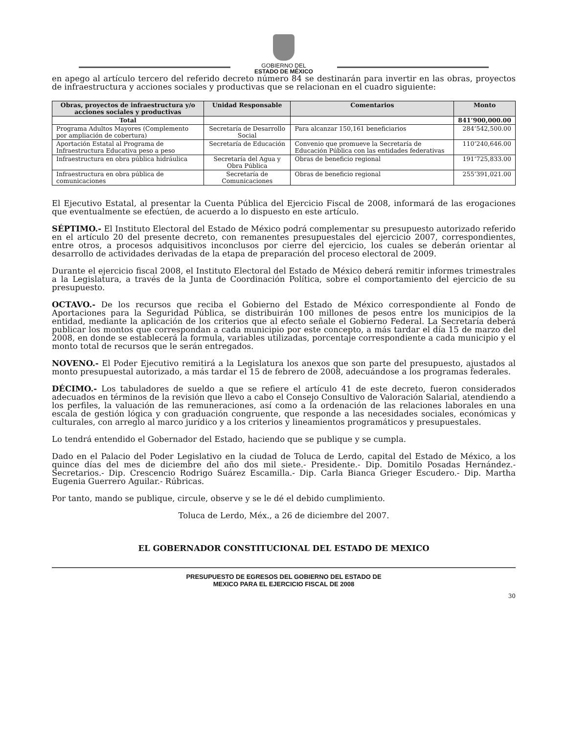GOBIERNO DEL
ESTADO DE MÉXICO
en apego al artículo tercero del referido decreto número 84 se destinarán para invertir en las obras, proyectos de infraestructura y acciones sociales y productivas que se relacionan en el cuadro siguiente:
| Obras, proyectos de infraestructura y/o acciones sociales y productivas | Unidad Responsable | Comentarios | Monto |
| --- | --- | --- | --- |
| Total | | | 841’900,000.00 |
| Programa Adultos Mayores (Complemento por ampliación de cobertura) | Secretaría de Desarrollo Social | Para alcanzar 150,161 beneficiarios | 284’542,500.00 |
| Aportación Estatal al Programa de Infraestructura Educativa peso a peso | Secretaría de Educación | Convenio que promueve la Secretaría de Educación Pública con las entidades federativas | 110’240,646.00 |
| Infraestructura en obra pública hidráulica | Secretaría del Agua y Obra Pública | Obras de beneficio regional | 191’725,833.00 |
| Infraestructura en obra pública de comunicaciones | Secretaría de Comunicaciones | Obras de beneficio regional | 255’391,021.00 |
El Ejecutivo Estatal, al presentar la Cuenta Pública del Ejercicio Fiscal de 2008, informará de las erogaciones que eventualmente se efectúen, de acuerdo a lo dispuesto en este artículo.
SÉPTIMO.- El Instituto Electoral del Estado de México podrá complementar su presupuesto autorizado referido en el artículo 20 del presente decreto, con remanentes presupuestales del ejercicio 2007, correspondientes, entre otros, a procesos adquisitivos inconclusos por cierre del ejercicio, los cuales se deberán orientar al desarrollo de actividades derivadas de la etapa de preparación del proceso electoral de 2009.
Durante el ejercicio fiscal 2008, el Instituto Electoral del Estado de México deberá remitir informes trimestrales a la Legislatura, a través de la Junta de Coordinación Política, sobre el comportamiento del ejercicio de su presupuesto.
OCTAVO.- De los recursos que reciba el Gobierno del Estado de México correspondiente al Fondo de Aportaciones para la Seguridad Pública, se distribuirán 100 millones de pesos entre los municipios de la entidad, mediante la aplicación de los criterios que al efecto señale el Gobierno Federal. La Secretaría deberá publicar los montos que correspondan a cada municipio por este concepto, a más tardar el día 15 de marzo del 2008, en donde se establecerá la formula, variables utilizadas, porcentaje correspondiente a cada municipio y el monto total de recursos que le serán entregados.
NOVENO.- El Poder Ejecutivo remitirá a la Legislatura los anexos que son parte del presupuesto, ajustados al monto presupuestal autorizado, a más tardar el 15 de febrero de 2008, adecuándose a los programas federales.
DÉCIMO.- Los tabuladores de sueldo a que se refiere el artículo 41 de este decreto, fueron considerados adecuados en términos de la revisión que llevo a cabo el Consejo Consultivo de Valoración Salarial, atendiendo a los perfiles, la valuación de las remuneraciones, así como a la ordenación de las relaciones laborales en una escala de gestión lógica y con graduación congruente, que responde a las necesidades sociales, económicas y culturales, con arreglo al marco jurídico y a los criterios y lineamientos programáticos y presupuestales.
Lo tendrá entendido el Gobernador del Estado, haciendo que se publique y se cumpla.
Dado en el Palacio del Poder Legislativo en la ciudad de Toluca de Lerdo, capital del Estado de México, a los quince días del mes de diciembre del año dos mil siete.- Presidente.- Dip. Domitilo Posadas Hernández.- Secretarios.- Dip. Crescencio Rodrigo Suárez Escamilla.- Dip. Carla Bianca Grieger Escudero.- Dip. Martha Eugenia Guerrero Aguilar.- Rúbricas.
Por tanto, mando se publique, circule, observe y se le dé el debido cumplimiento.
Toluca de Lerdo, Méx., a 26 de diciembre del 2007.
EL GOBERNADOR CONSTITUCIONAL DEL ESTADO DE MEXICO
PRESUPUESTO DE EGRESOS DEL GOBIERNO DEL ESTADO DE
MEXICO PARA EL EJERCICIO FISCAL DE 2008
30